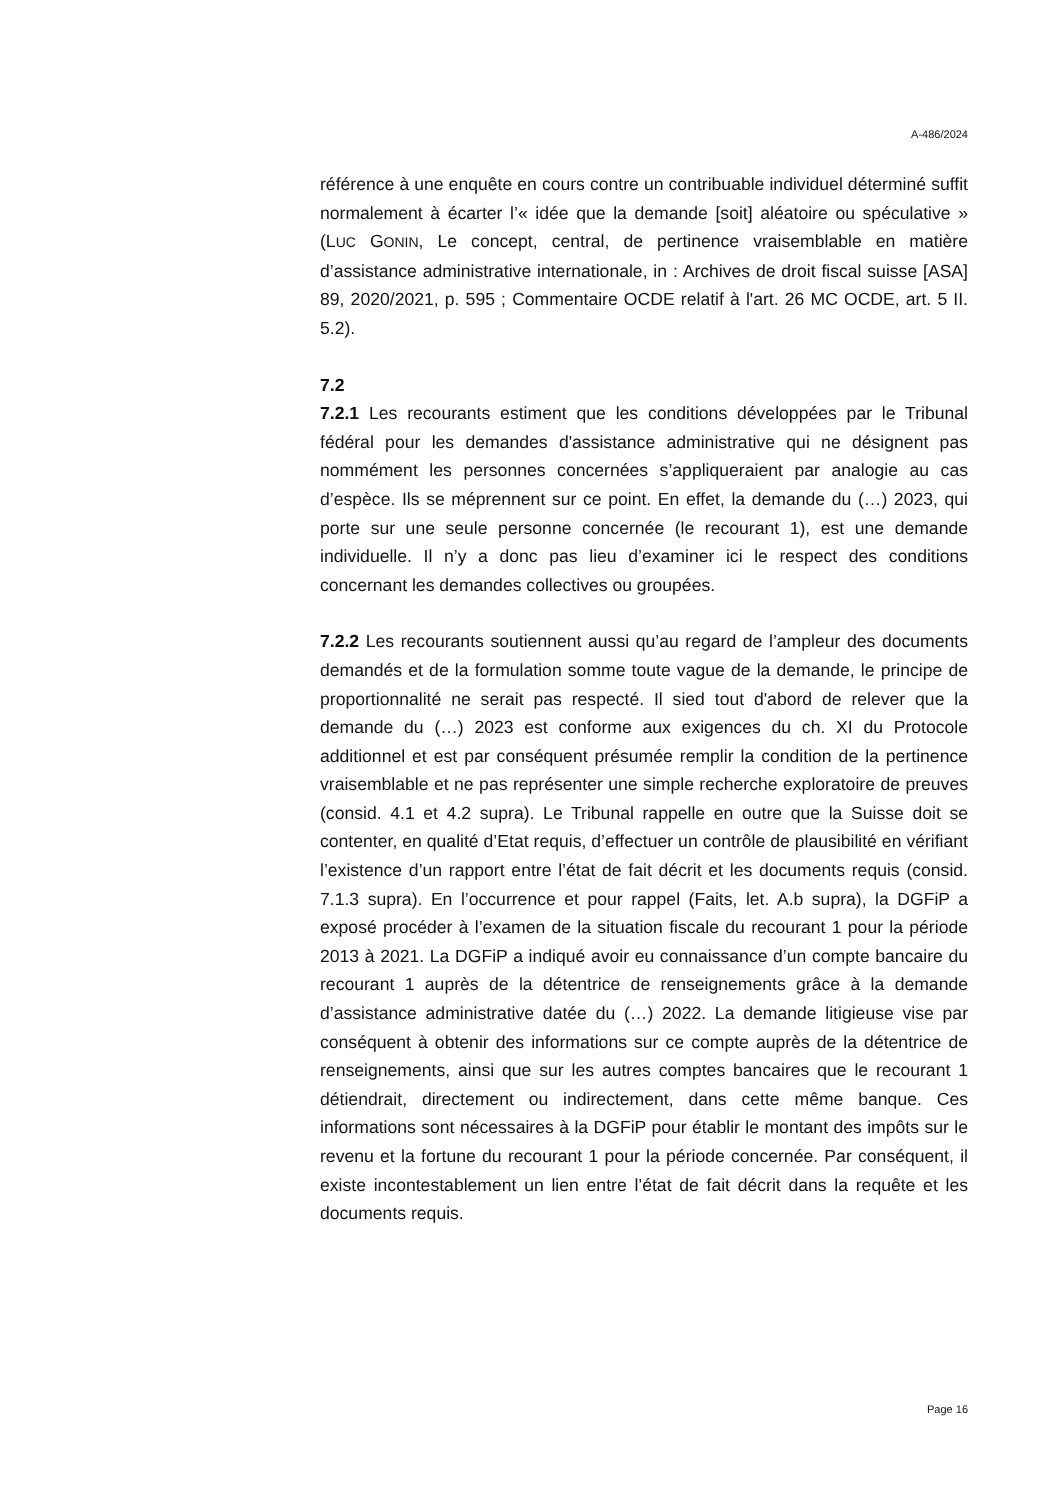A-486/2024
référence à une enquête en cours contre un contribuable individuel déterminé suffit normalement à écarter l’« idée que la demande [soit] aléatoire ou spéculative » (LUC GONIN, Le concept, central, de pertinence vraisemblable en matière d’assistance administrative internationale, in : Archives de droit fiscal suisse [ASA] 89, 2020/2021, p. 595 ; Commentaire OCDE relatif à l'art. 26 MC OCDE, art. 5 II. 5.2).
7.2
7.2.1 Les recourants estiment que les conditions développées par le Tribunal fédéral pour les demandes d'assistance administrative qui ne désignent pas nommément les personnes concernées s’appliqueraient par analogie au cas d’espèce. Ils se méprennent sur ce point. En effet, la demande du (…) 2023, qui porte sur une seule personne concernée (le recourant 1), est une demande individuelle. Il n’y a donc pas lieu d’examiner ici le respect des conditions concernant les demandes collectives ou groupées.
7.2.2 Les recourants soutiennent aussi qu’au regard de l’ampleur des documents demandés et de la formulation somme toute vague de la demande, le principe de proportionnalité ne serait pas respecté. Il sied tout d'abord de relever que la demande du (…) 2023 est conforme aux exigences du ch. XI du Protocole additionnel et est par conséquent présumée remplir la condition de la pertinence vraisemblable et ne pas représenter une simple recherche exploratoire de preuves (consid. 4.1 et 4.2 supra). Le Tribunal rappelle en outre que la Suisse doit se contenter, en qualité d’Etat requis, d’effectuer un contrôle de plausibilité en vérifiant l’existence d’un rapport entre l’état de fait décrit et les documents requis (consid. 7.1.3 supra). En l’occurrence et pour rappel (Faits, let. A.b supra), la DGFiP a exposé procéder à l’examen de la situation fiscale du recourant 1 pour la période 2013 à 2021. La DGFiP a indiqué avoir eu connaissance d’un compte bancaire du recourant 1 auprès de la détentrice de renseignements grâce à la demande d’assistance administrative datée du (…) 2022. La demande litigieuse vise par conséquent à obtenir des informations sur ce compte auprès de la détentrice de renseignements, ainsi que sur les autres comptes bancaires que le recourant 1 détiendrait, directement ou indirectement, dans cette même banque. Ces informations sont nécessaires à la DGFiP pour établir le montant des impôts sur le revenu et la fortune du recourant 1 pour la période concernée. Par conséquent, il existe incontestablement un lien entre l’état de fait décrit dans la requête et les documents requis.
Page 16